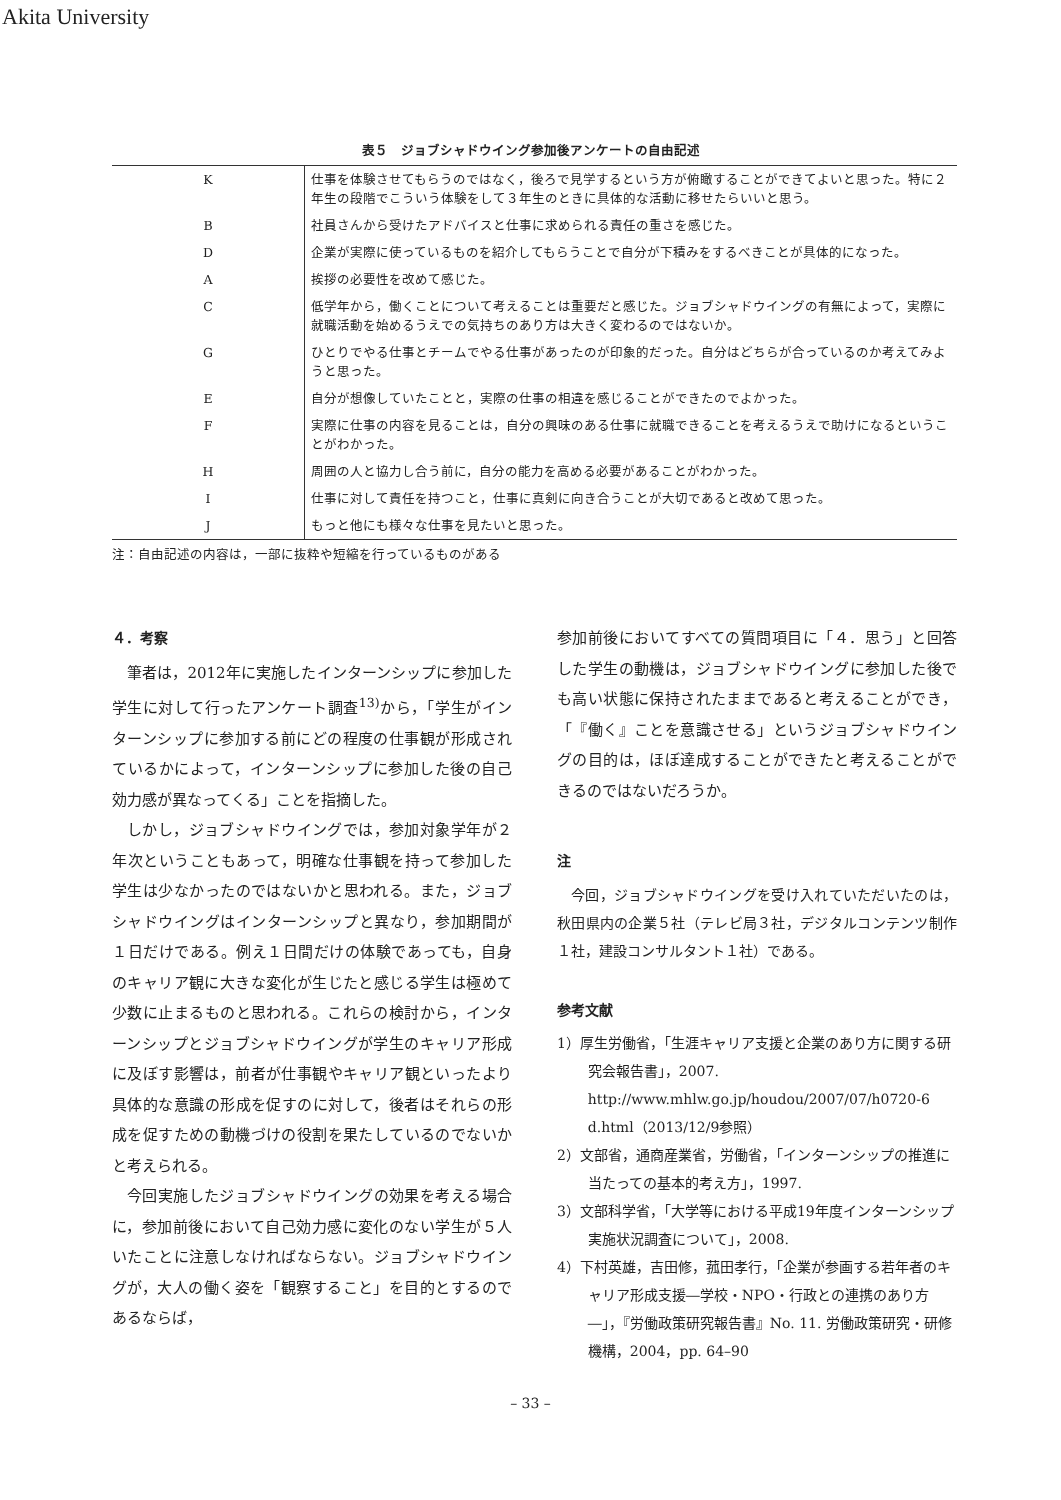Akita University
表５　ジョブシャドウイング参加後アンケートの自由記述
| K | 仕事を体験させてもらうのではなく，後ろで見学するという方が俯瞰することができてよいと思った。特に２年生の段階でこういう体験をして３年生のときに具体的な活動に移せたらいいと思う。 |
| B | 社員さんから受けたアドバイスと仕事に求められる責任の重さを感じた。 |
| D | 企業が実際に使っているものを紹介してもらうことで自分が下積みをするべきことが具体的になった。 |
| A | 挨拶の必要性を改めて感じた。 |
| C | 低学年から，働くことについて考えることは重要だと感じた。ジョブシャドウイングの有無によって，実際に就職活動を始めるうえでの気持ちのあり方は大きく変わるのではないか。 |
| G | ひとりでやる仕事とチームでやる仕事があったのが印象的だった。自分はどちらが合っているのか考えてみようと思った。 |
| E | 自分が想像していたことと，実際の仕事の相違を感じることができたのでよかった。 |
| F | 実際に仕事の内容を見ることは，自分の興味のある仕事に就職できることを考えるうえで助けになるということがわかった。 |
| H | 周囲の人と協力し合う前に，自分の能力を高める必要があることがわかった。 |
| I | 仕事に対して責任を持つこと，仕事に真剣に向き合うことが大切であると改めて思った。 |
| J | もっと他にも様々な仕事を見たいと思った。 |
注：自由記述の内容は，一部に抜粋や短縮を行っているものがある
４．考察
筆者は，2012年に実施したインターンシップに参加した学生に対して行ったアンケート調査<sup>13)</sup>から，「学生がインターンシップに参加する前にどの程度の仕事観が形成されているかによって，インターンシップに参加した後の自己効力感が異なってくる」ことを指摘した。
しかし，ジョブシャドウイングでは，参加対象学年が２年次ということもあって，明確な仕事観を持って参加した学生は少なかったのではないかと思われる。また，ジョブシャドウイングはインターンシップと異なり，参加期間が１日だけである。例え１日間だけの体験であっても，自身のキャリア観に大きな変化が生じたと感じる学生は極めて少数に止まるものと思われる。これらの検討から，インターンシップとジョブシャドウイングが学生のキャリア形成に及ぼす影響は，前者が仕事観やキャリア観といったより具体的な意識の形成を促すのに対して，後者はそれらの形成を促すための動機づけの役割を果たしているのでないかと考えられる。
今回実施したジョブシャドウイングの効果を考える場合に，参加前後において自己効力感に変化のない学生が５人いたことに注意しなければならない。ジョブシャドウイングが，大人の働く姿を「観察すること」を目的とするのであるならば，
参加前後においてすべての質問項目に「４．思う」と回答した学生の動機は，ジョブシャドウイングに参加した後でも高い状態に保持されたままであると考えることができ，「『働く』ことを意識させる」というジョブシャドウイングの目的は，ほぼ達成することができたと考えることができるのではないだろうか。
注
今回，ジョブシャドウイングを受け入れていただいたのは，秋田県内の企業５社（テレビ局３社，デジタルコンテンツ制作１社，建設コンサルタント１社）である。
参考文献
1）厚生労働省，「生涯キャリア支援と企業のあり方に関する研究会報告書」，2007. http://www.mhlw.go.jp/houdou/2007/07/h0720-6 d.html（2013/12/9参照）
2）文部省，通商産業省，労働省，「インターンシップの推進に当たっての基本的考え方」，1997.
3）文部科学省，「大学等における平成19年度インターンシップ実施状況調査について」，2008.
4）下村英雄，吉田修，菰田孝行，「企業が参画する若年者のキャリア形成支援―学校・NPO・行政との連携のあり方―」，『労働政策研究報告書』No. 11. 労働政策研究・研修機構，2004，pp. 64–90
– 33 –